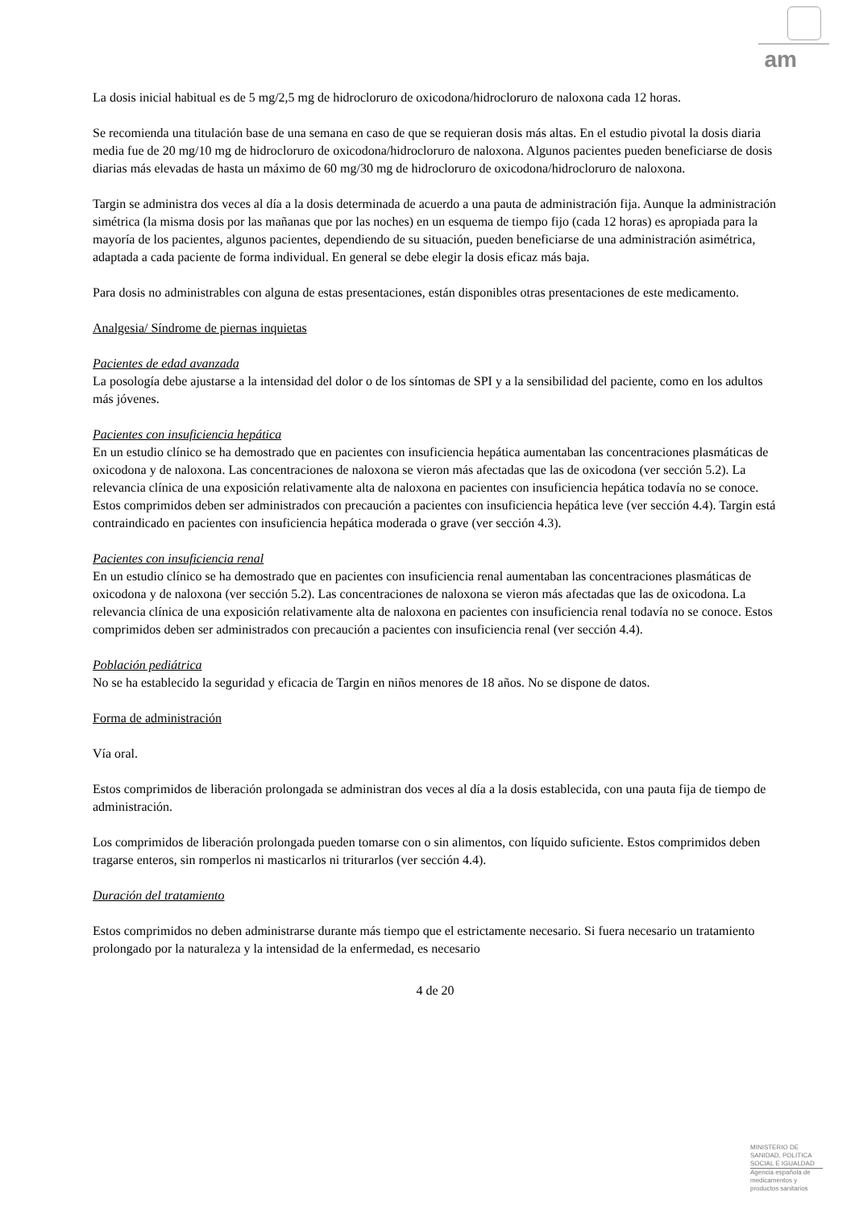am
La dosis inicial habitual es de 5 mg/2,5 mg de hidrocloruro de oxicodona/hidrocloruro de naloxona cada 12 horas.
Se recomienda una titulación base de una semana en caso de que se requieran dosis más altas. En el estudio pivotal la dosis diaria media fue de 20 mg/10 mg de hidrocloruro de oxicodona/hidrocloruro de naloxona. Algunos pacientes pueden beneficiarse de dosis diarias más elevadas de hasta un máximo de 60 mg/30 mg de hidrocloruro de oxicodona/hidrocloruro de naloxona.
Targin se administra dos veces al día a la dosis determinada de acuerdo a una pauta de administración fija. Aunque la administración simétrica (la misma dosis por las mañanas que por las noches) en un esquema de tiempo fijo (cada 12 horas) es apropiada para la mayoría de los pacientes, algunos pacientes, dependiendo de su situación, pueden beneficiarse de una administración asimétrica, adaptada a cada paciente de forma individual. En general se debe elegir la dosis eficaz más baja.
Para dosis no administrables con alguna de estas presentaciones, están disponibles otras presentaciones de este medicamento.
Analgesia/ Síndrome de piernas inquietas
Pacientes de edad avanzada
La posología debe ajustarse a la intensidad del dolor o de los síntomas de SPI y a la sensibilidad del paciente, como en los adultos más jóvenes.
Pacientes con insuficiencia hepática
En un estudio clínico se ha demostrado que en pacientes con insuficiencia hepática aumentaban las concentraciones plasmáticas de oxicodona y de naloxona. Las concentraciones de naloxona se vieron más afectadas que las de oxicodona (ver sección 5.2). La relevancia clínica de una exposición relativamente alta de naloxona en pacientes con insuficiencia hepática todavía no se conoce. Estos comprimidos deben ser administrados con precaución a pacientes con insuficiencia hepática leve (ver sección 4.4). Targin está contraindicado en pacientes con insuficiencia hepática moderada o grave (ver sección 4.3).
Pacientes con insuficiencia renal
En un estudio clínico se ha demostrado que en pacientes con insuficiencia renal aumentaban las concentraciones plasmáticas de oxicodona y de naloxona (ver sección 5.2). Las concentraciones de naloxona se vieron más afectadas que las de oxicodona. La relevancia clínica de una exposición relativamente alta de naloxona en pacientes con insuficiencia renal todavía no se conoce. Estos comprimidos deben ser administrados con precaución a pacientes con insuficiencia renal (ver sección 4.4).
Población pediátrica
No se ha establecido la seguridad y eficacia de Targin en niños menores de 18 años. No se dispone de datos.
Forma de administración
Vía oral.
Estos comprimidos de liberación prolongada se administran dos veces al día a la dosis establecida, con una pauta fija de tiempo de administración.
Los comprimidos de liberación prolongada pueden tomarse con o sin alimentos, con líquido suficiente. Estos comprimidos deben tragarse enteros, sin romperlos ni masticarlos ni triturarlos (ver sección 4.4).
Duración del tratamiento
Estos comprimidos no deben administrarse durante más tiempo que el estrictamente necesario. Si fuera necesario un tratamiento prolongado por la naturaleza y la intensidad de la enfermedad, es necesario
4 de 20
MINISTERIO DE
SANIDAD, POLITICA
SOCIAL E IGUALDAD
Agencia española de
medicamentos y
productos sanitarios